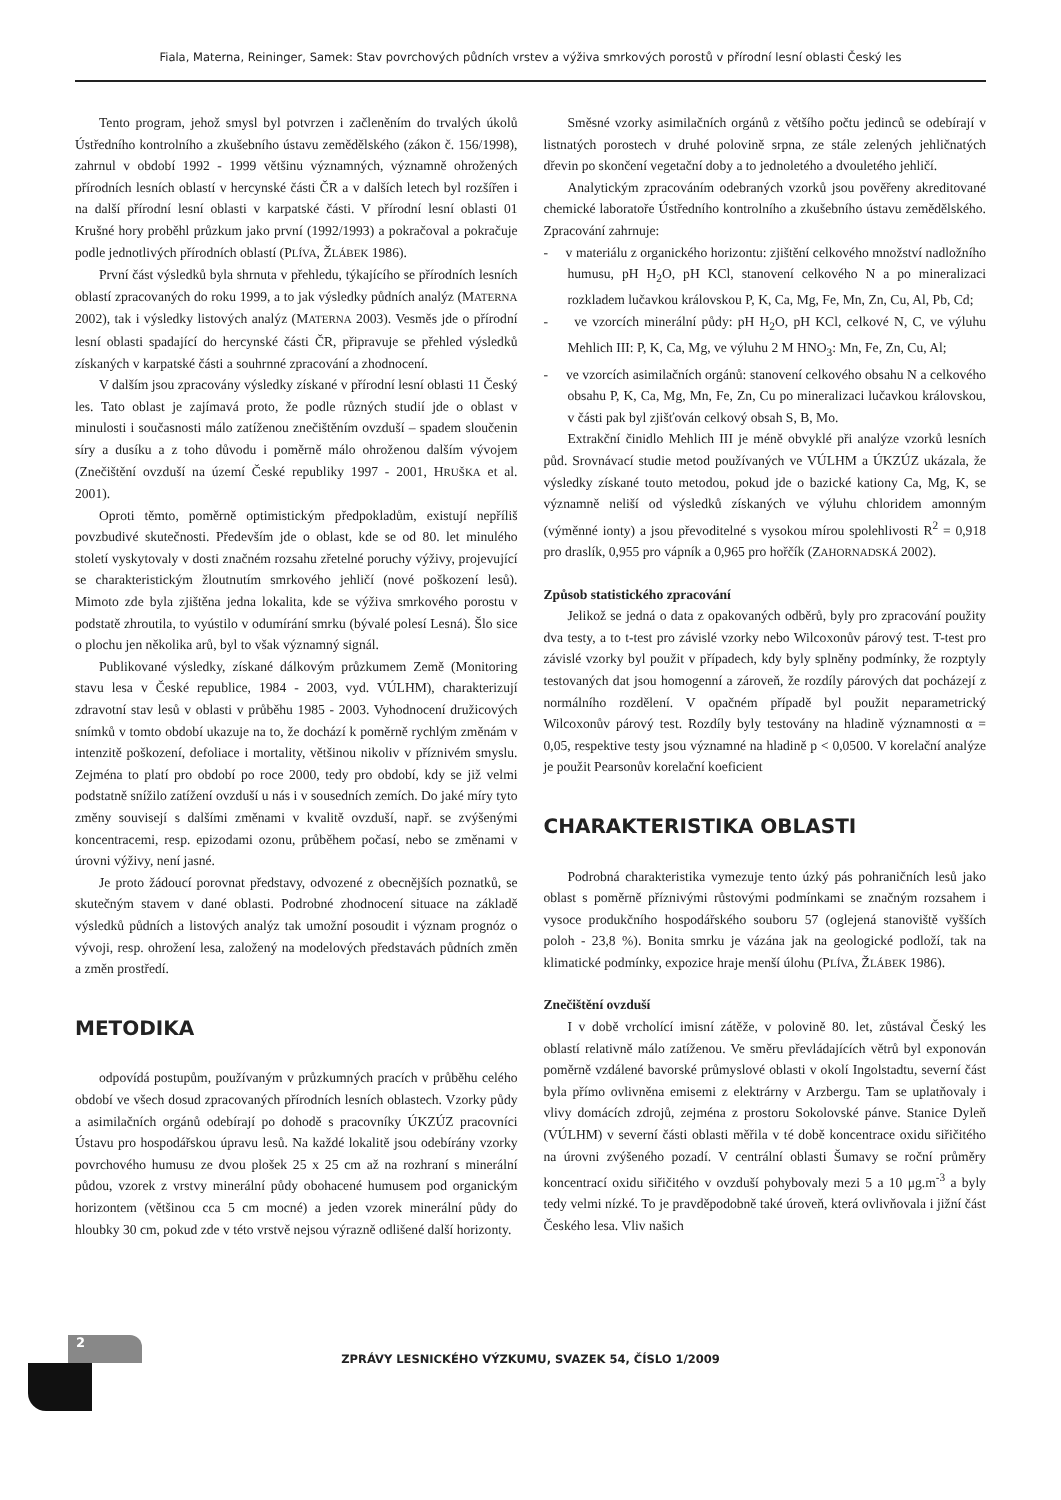Fiala, Materna, Reininger, Samek: Stav povrchových půdních vrstev a výživa smrkových porostů v přírodní lesní oblasti Český les
Tento program, jehož smysl byl potvrzen i začleněním do trvalých úkolů Ústředního kontrolního a zkušebního ústavu zemědělského (zákon č. 156/1998), zahrnul v období 1992 - 1999 většinu významných, významně ohrožených přírodních lesních oblastí v hercynské části ČR a v dalších letech byl rozšířen i na další přírodní lesní oblasti v karpatské části. V přírodní lesní oblasti 01 Krušné hory proběhl průzkum jako první (1992/1993) a pokračoval a pokračuje podle jednotlivých přírodních oblastí (PLÍVA, ŽLÁBEK 1986).
První část výsledků byla shrnuta v přehledu, týkajícího se přírodních lesních oblastí zpracovaných do roku 1999, a to jak výsledky půdních analýz (MATERNA 2002), tak i výsledky listových analýz (MATERNA 2003). Vesměs jde o přírodní lesní oblasti spadající do hercynské části ČR, připravuje se přehled výsledků získaných v karpatské části a souhrnné zpracování a zhodnocení.
V dalším jsou zpracovány výsledky získané v přírodní lesní oblasti 11 Český les. Tato oblast je zajímavá proto, že podle různých studií jde o oblast v minulosti i současnosti málo zatíženou znečištěním ovzduší – spadem sloučenin síry a dusíku a z toho důvodu i poměrně málo ohroženou dalším vývojem (Znečištění ovzduší na území České republiky 1997 - 2001, HRUŠKA et al. 2001).
Oproti těmto, poměrně optimistickým předpokladům, existují nepříliš povzbudivé skutečnosti. Především jde o oblast, kde se od 80. let minulého století vyskytovaly v dosti značném rozsahu zřetelné poruchy výživy, projevující se charakteristickým žloutnutím smrkového jehličí (nové poškození lesů). Mimoto zde byla zjištěna jedna lokalita, kde se výživa smrkového porostu v podstatě zhroutila, to vyústilo v odumírání smrku (bývalé polesí Lesná). Šlo sice o plochu jen několika arů, byl to však významný signál.
Publikované výsledky, získané dálkovým průzkumem Země (Monitoring stavu lesa v České republice, 1984 - 2003, vyd. VÚLHM), charakterizují zdravotní stav lesů v oblasti v průběhu 1985 - 2003. Vyhodnocení družicových snímků v tomto období ukazuje na to, že dochází k poměrně rychlým změnám v intenzitě poškození, defoliace i mortality, většinou nikoliv v příznivém smyslu. Zejména to platí pro období po roce 2000, tedy pro období, kdy se již velmi podstatně snížilo zatížení ovzduší u nás i v sousedních zemích. Do jaké míry tyto změny souvisejí s dalšími změnami v kvalitě ovzduší, např. se zvýšenými koncentracemi, resp. epizodami ozonu, průběhem počasí, nebo se změnami v úrovni výživy, není jasné.
Je proto žádoucí porovnat představy, odvozené z obecnějších poznatků, se skutečným stavem v dané oblasti. Podrobné zhodnocení situace na základě výsledků půdních a listových analýz tak umožní posoudit i význam prognóz o vývoji, resp. ohrožení lesa, založený na modelových představách půdních změn a změn prostředí.
METODIKA
odpovídá postupům, používaným v průzkumných pracích v průběhu celého období ve všech dosud zpracovaných přírodních lesních oblastech. Vzorky půdy a asimilačních orgánů odebírají po dohodě s pracovníky ÚKZÚZ pracovníci Ústavu pro hospodářskou úpravu lesů. Na každé lokalitě jsou odebírány vzorky povrchového humusu ze dvou plošek 25 x 25 cm až na rozhraní s minerální půdou, vzorek z vrstvy minerální půdy obohacené humusem pod organickým horizontem (většinou cca 5 cm mocné) a jeden vzorek minerální půdy do hloubky 30 cm, pokud zde v této vrstvě nejsou výrazně odlišené další horizonty.
Směsné vzorky asimilačních orgánů z většího počtu jedinců se odebírají v listnatých porostech v druhé polovině srpna, ze stále zelených jehličnatých dřevin po skončení vegetační doby a to jednoletého a dvouletého jehličí.
Analytickým zpracováním odebraných vzorků jsou pověřeny akreditované chemické laboratoře Ústředního kontrolního a zkušebního ústavu zemědělského. Zpracování zahrnuje:
- v materiálu z organického horizontu: zjištění celkového množství nadložního humusu, pH H<sub>2</sub>O, pH KCl, stanovení celkového N a po mineralizaci rozkladem lučavkou královskou P, K, Ca, Mg, Fe, Mn, Zn, Cu, Al, Pb, Cd;
- ve vzorcích minerální půdy: pH H<sub>2</sub>O, pH KCl, celkové N, C, ve výluhu Mehlich III: P, K, Ca, Mg, ve výluhu 2 M HNO<sub>3</sub>: Mn, Fe, Zn, Cu, Al;
- ve vzorcích asimilačních orgánů: stanovení celkového obsahu N a celkového obsahu P, K, Ca, Mg, Mn, Fe, Zn, Cu po mineralizaci lučavkou královskou, v části pak byl zjišťován celkový obsah S, B, Mo.
Extrakční činidlo Mehlich III je méně obvyklé při analýze vzorků lesních půd. Srovnávací studie metod používaných ve VÚLHM a ÚKZÚZ ukázala, že výsledky získané touto metodou, pokud jde o bazické kationy Ca, Mg, K, se významně neliší od výsledků získaných ve výluhu chloridem amonným (výměnné ionty) a jsou převoditelné s vysokou mírou spolehlivosti R<sup>2</sup> = 0,918 pro draslík, 0,955 pro vápník a 0,965 pro hořčík (ZAHORNADSKÁ 2002).
Způsob statistického zpracování
Jelikož se jedná o data z opakovaných odběrů, byly pro zpracování použity dva testy, a to t-test pro závislé vzorky nebo Wilcoxonův párový test. T-test pro závislé vzorky byl použit v případech, kdy byly splněny podmínky, že rozptyly testovaných dat jsou homogenní a zároveň, že rozdíly párových dat pocházejí z normálního rozdělení. V opačném případě byl použit neparametrický Wilcoxonův párový test. Rozdíly byly testovány na hladině významnosti α = 0,05, respektive testy jsou významné na hladině p < 0,0500. V korelační analýze je použit Pearsonův korelační koeficient
CHARAKTERISTIKA OBLASTI
Podrobná charakteristika vymezuje tento úzký pás pohraničních lesů jako oblast s poměrně příznivými růstovými podmínkami se značným rozsahem i vysoce produkčního hospodářského souboru 57 (oglejená stanoviště vyšších poloh - 23,8 %). Bonita smrku je vázána jak na geologické podloží, tak na klimatické podmínky, expozice hraje menší úlohu (PLÍVA, ŽLÁBEK 1986).
Znečištění ovzduší
I v době vrcholící imisní zátěže, v polovině 80. let, zůstával Český les oblastí relativně málo zatíženou. Ve směru převládajících větrů byl exponován poměrně vzdálené bavorské průmyslové oblasti v okolí Ingolstadtu, severní část byla přímo ovlivněna emisemi z elektrárny v Arzbergu. Tam se uplatňovaly i vlivy domácích zdrojů, zejména z prostoru Sokolovské pánve. Stanice Dyleň (VÚLHM) v severní části oblasti měřila v té době koncentrace oxidu siřičitého na úrovni zvýšeného pozadí. V centrální oblasti Šumavy se roční průměry koncentrací oxidu siřičitého v ovzduší pohybovaly mezi 5 a 10 μg.m<sup>-3</sup> a byly tedy velmi nízké. To je pravděpodobně také úroveň, která ovlivňovala i jižní část Českého lesa. Vliv našich
2
ZPRÁVY LESNICKÉHO VÝZKUMU, SVAZEK 54, ČÍSLO 1/2009